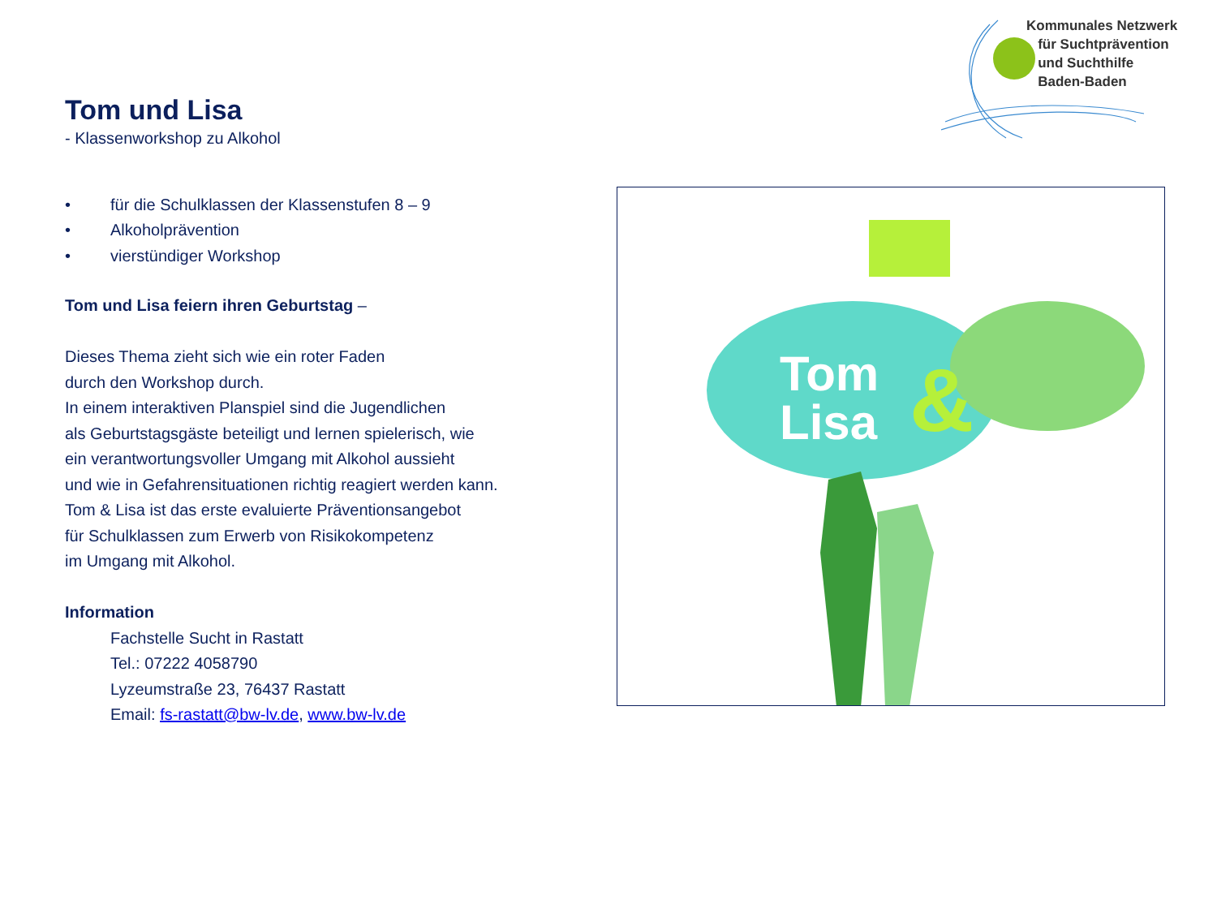Kommunales Netzwerk
für Suchtprävention
und Suchthilfe
Baden-Baden
Tom und Lisa
- Klassenworkshop zu Alkohol
• für die Schulklassen der Klassenstufen 8 – 9
• Alkoholprävention
• vierstündiger Workshop
Tom und Lisa feiern ihren Geburtstag –
Dieses Thema zieht sich wie ein roter Faden
durch den Workshop durch.
In einem interaktiven Planspiel sind die Jugendlichen
als Geburtstagsgäste beteiligt und lernen spielerisch, wie
ein verantwortungsvoller Umgang mit Alkohol aussieht
und wie in Gefahrensituationen richtig reagiert werden kann.
Tom & Lisa ist das erste evaluierte Präventionsangebot
für Schulklassen zum Erwerb von Risikokompetenz
im Umgang mit Alkohol.
Information
Fachstelle Sucht in Rastatt
Tel.: 07222 4058790
Lyzeumstraße 23, 76437 Rastatt
Email: fs-rastatt@bw-lv.de, www.bw-lv.de
Tom
Lisa
&